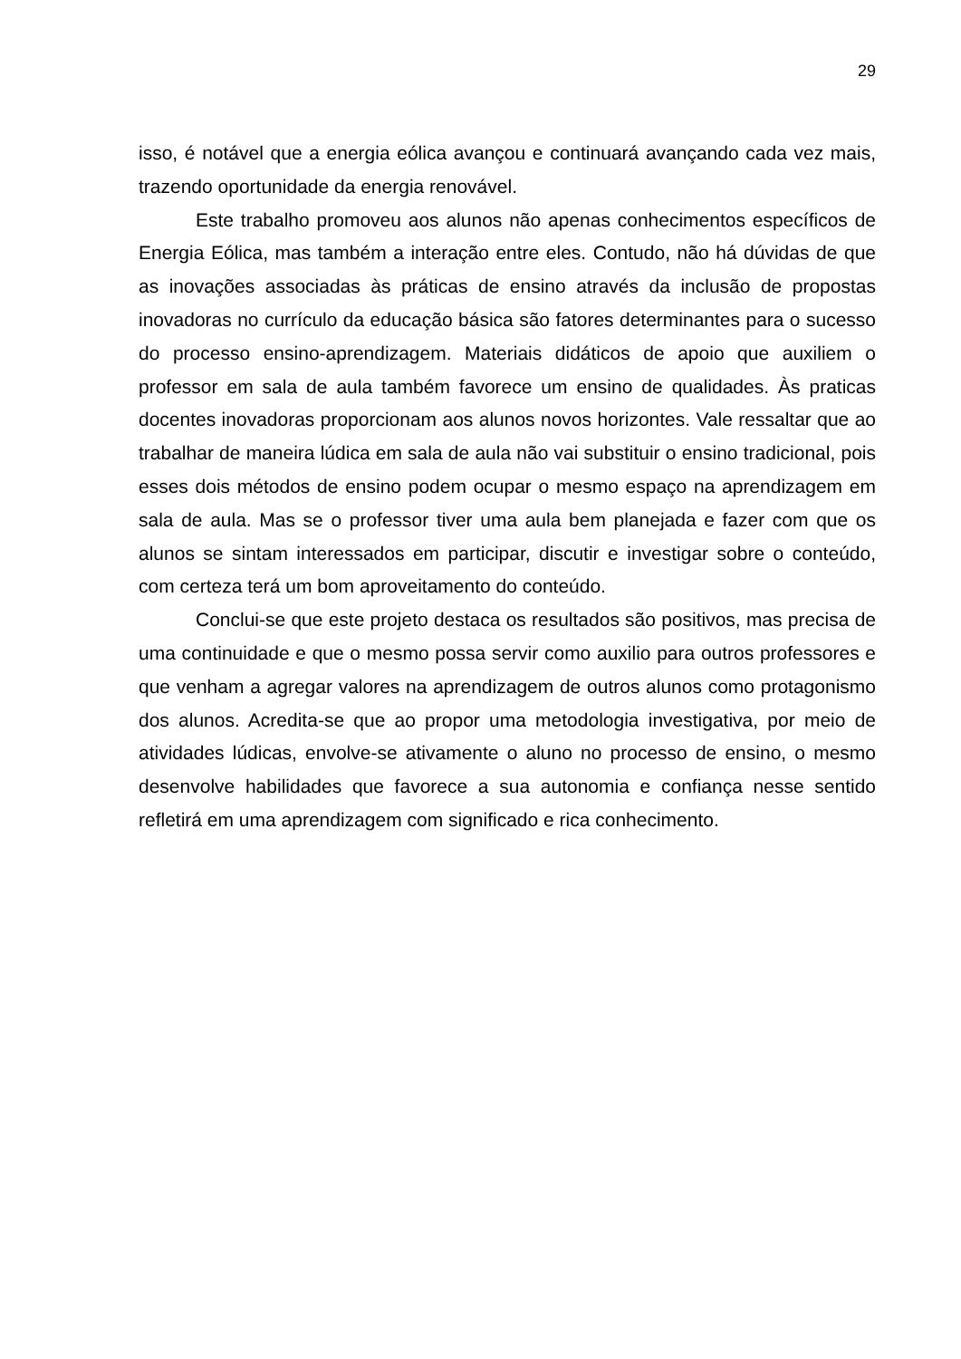29
isso, é notável que a energia eólica avançou e continuará avançando cada vez mais, trazendo oportunidade da energia renovável.
Este trabalho promoveu aos alunos não apenas conhecimentos específicos de Energia Eólica, mas também a interação entre eles. Contudo, não há dúvidas de que as inovações associadas às práticas de ensino através da inclusão de propostas inovadoras no currículo da educação básica são fatores determinantes para o sucesso do processo ensino-aprendizagem. Materiais didáticos de apoio que auxiliem o professor em sala de aula também favorece um ensino de qualidades. Às praticas docentes inovadoras proporcionam aos alunos novos horizontes. Vale ressaltar que ao trabalhar de maneira lúdica em sala de aula não vai substituir o ensino tradicional, pois esses dois métodos de ensino podem ocupar o mesmo espaço na aprendizagem em sala de aula. Mas se o professor tiver uma aula bem planejada e fazer com que os alunos se sintam interessados em participar, discutir e investigar sobre o conteúdo, com certeza terá um bom aproveitamento do conteúdo.
Conclui-se que este projeto destaca os resultados são positivos, mas precisa de uma continuidade e que o mesmo possa servir como auxilio para outros professores e que venham a agregar valores na aprendizagem de outros alunos como protagonismo dos alunos. Acredita-se que ao propor uma metodologia investigativa, por meio de atividades lúdicas, envolve-se ativamente o aluno no processo de ensino, o mesmo desenvolve habilidades que favorece a sua autonomia e confiança nesse sentido refletirá em uma aprendizagem com significado e rica conhecimento.